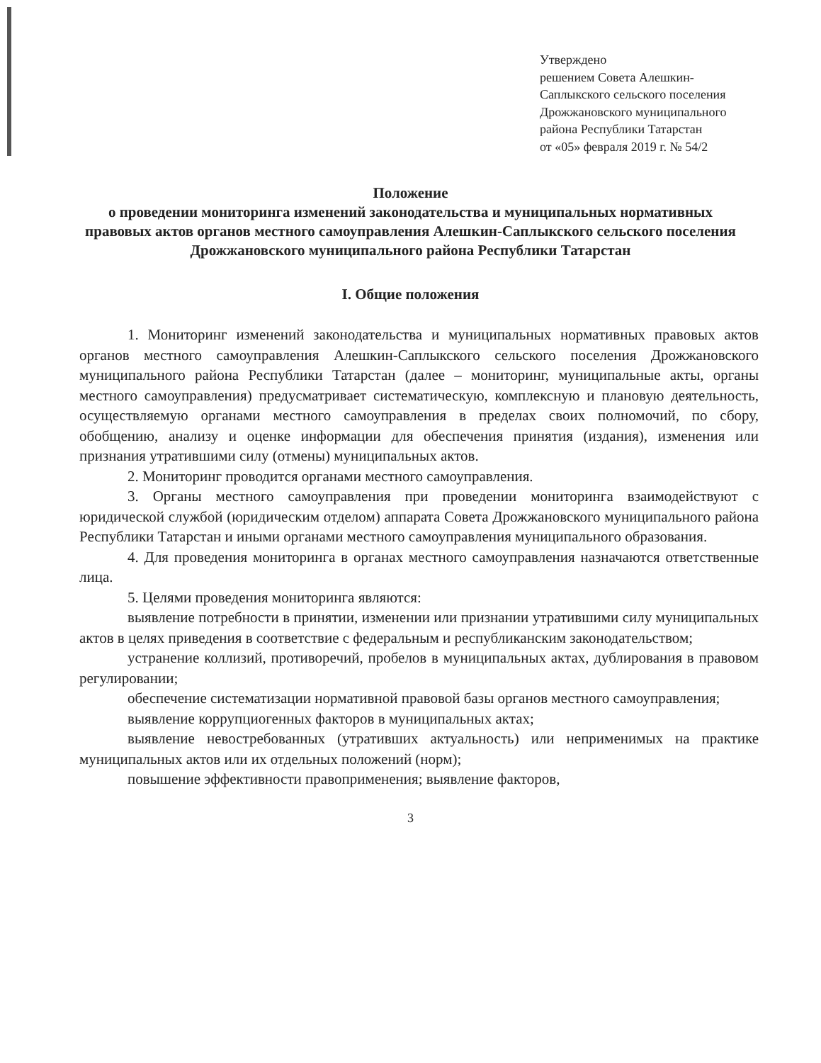Утверждено
решением Совета Алешкин-Саплыкского сельского поселения Дрожжановского муниципального района Республики Татарстан
от «05» февраля 2019 г. № 54/2
Положение
о проведении мониторинга изменений законодательства и муниципальных нормативных правовых актов органов местного самоуправления Алешкин-Саплыкского сельского поселения Дрожжановского муниципального района Республики Татарстан
I. Общие положения
1. Мониторинг изменений законодательства и муниципальных нормативных правовых актов органов местного самоуправления Алешкин-Саплыкского сельского поселения Дрожжановского муниципального района Республики Татарстан (далее – мониторинг, муниципальные акты, органы местного самоуправления) предусматривает систематическую, комплексную и плановую деятельность, осуществляемую органами местного самоуправления в пределах своих полномочий, по сбору, обобщению, анализу и оценке информации для обеспечения принятия (издания), изменения или признания утратившими силу (отмены) муниципальных актов.
2. Мониторинг проводится органами местного самоуправления.
3. Органы местного самоуправления при проведении мониторинга взаимодействуют с юридической службой (юридическим отделом) аппарата Совета Дрожжановского муниципального района Республики Татарстан и иными органами местного самоуправления муниципального образования.
4. Для проведения мониторинга в органах местного самоуправления назначаются ответственные лица.
5. Целями проведения мониторинга являются:
выявление потребности в принятии, изменении или признании утратившими силу муниципальных актов в целях приведения в соответствие с федеральным и республиканским законодательством;
устранение коллизий, противоречий, пробелов в муниципальных актах, дублирования в правовом регулировании;
обеспечение систематизации нормативной правовой базы органов местного самоуправления;
выявление коррупциогенных факторов в муниципальных актах;
выявление невостребованных (утративших актуальность) или неприменимых на практике муниципальных актов или их отдельных положений (норм);
повышение эффективности правоприменения; выявление факторов,
3